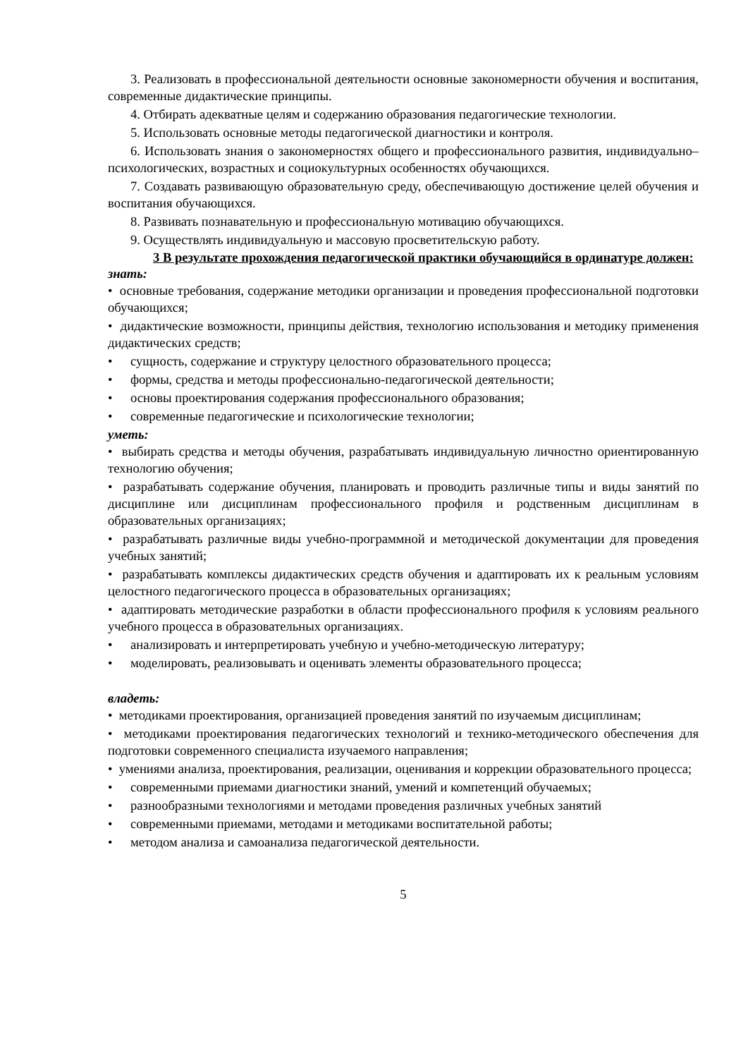3. Реализовать в профессиональной деятельности основные закономерности обучения и воспитания, современные дидактические принципы.
4. Отбирать адекватные целям и содержанию образования педагогические технологии.
5. Использовать основные методы педагогической диагностики и контроля.
6. Использовать знания о закономерностях общего и профессионального развития, индивидуально–психологических, возрастных и социокультурных особенностях обучающихся.
7. Создавать развивающую образовательную среду, обеспечивающую достижение целей обучения и воспитания обучающихся.
8. Развивать познавательную и профессиональную мотивацию обучающихся.
9. Осуществлять индивидуальную и массовую просветительскую работу.
3 В результате прохождения педагогической практики обучающийся в ординатуре должен:
знать:
• основные требования, содержание методики организации и проведения профессиональной подготовки обучающихся;
• дидактические возможности, принципы действия, технологию использования и методику применения дидактических средств;
• сущность, содержание и структуру целостного образовательного процесса;
• формы, средства и методы профессионально-педагогической деятельности;
• основы проектирования содержания профессионального образования;
• современные педагогические и психологические технологии;
уметь:
• выбирать средства и методы обучения, разрабатывать индивидуальную личностно ориентированную технологию обучения;
• разрабатывать содержание обучения, планировать и проводить различные типы и виды занятий по дисциплине или дисциплинам профессионального профиля и родственным дисциплинам в образовательных организациях;
• разрабатывать различные виды учебно-программной и методической документации для проведения учебных занятий;
• разрабатывать комплексы дидактических средств обучения и адаптировать их к реальным условиям целостного педагогического процесса в образовательных организациях;
• адаптировать методические разработки в области профессионального профиля к условиям реального учебного процесса в образовательных организациях.
• анализировать и интерпретировать учебную и учебно-методическую литературу;
• моделировать, реализовывать и оценивать элементы образовательного процесса;
владеть:
• методиками проектирования, организацией проведения занятий по изучаемым дисциплинам;
• методиками проектирования педагогических технологий и технико-методического обеспечения для подготовки современного специалиста изучаемого направления;
• умениями анализа, проектирования, реализации, оценивания и коррекции образовательного процесса;
• современными приемами диагностики знаний, умений и компетенций обучаемых;
• разнообразными технологиями и методами проведения различных учебных занятий
• современными приемами, методами и методиками воспитательной работы;
• методом анализа и самоанализа педагогической деятельности.
5